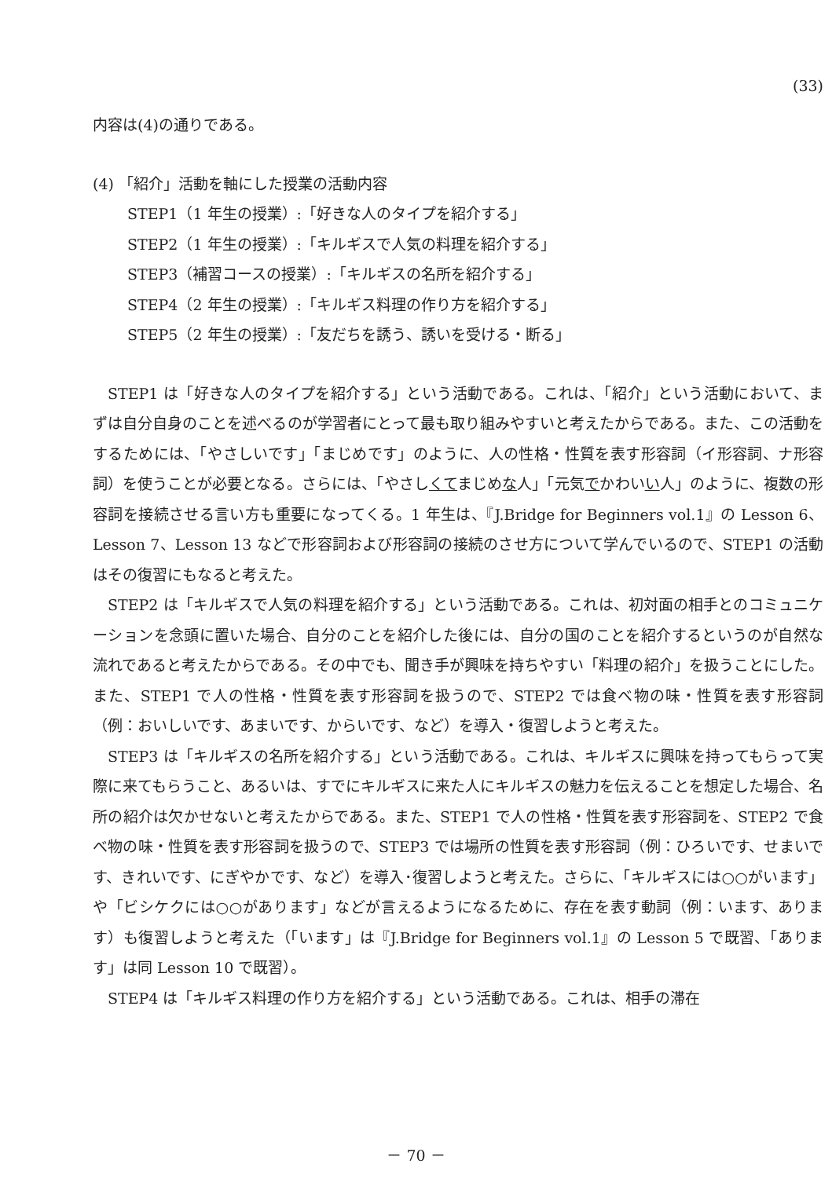(33)
内容は(4)の通りである。
(4) 「紹介」活動を軸にした授業の活動内容
STEP1（1 年生の授業）:「好きな人のタイプを紹介する」
STEP2（1 年生の授業）:「キルギスで人気の料理を紹介する」
STEP3（補習コースの授業）:「キルギスの名所を紹介する」
STEP4（2 年生の授業）:「キルギス料理の作り方を紹介する」
STEP5（2 年生の授業）:「友だちを誘う、誘いを受ける・断る」
STEP1 は「好きな人のタイプを紹介する」という活動である。これは、「紹介」という活動において、まずは自分自身のことを述べるのが学習者にとって最も取り組みやすいと考えたからである。また、この活動をするためには、「やさしいです」「まじめです」のように、人の性格・性質を表す形容詞（イ形容詞、ナ形容詞）を使うことが必要となる。さらには、「やさしくてまじめな人」「元気でかわいい人」のように、複数の形容詞を接続させる言い方も重要になってくる。1 年生は、『J.Bridge for Beginners vol.1』の Lesson 6、Lesson 7、Lesson 13 などで形容詞および形容詞の接続のさせ方について学んでいるので、STEP1 の活動はその復習にもなると考えた。
STEP2 は「キルギスで人気の料理を紹介する」という活動である。これは、初対面の相手とのコミュニケーションを念頭に置いた場合、自分のことを紹介した後には、自分の国のことを紹介するというのが自然な流れであると考えたからである。その中でも、聞き手が興味を持ちやすい「料理の紹介」を扱うことにした。また、STEP1 で人の性格・性質を表す形容詞を扱うので、STEP2 では食べ物の味・性質を表す形容詞（例：おいしいです、あまいです、からいです、など）を導入・復習しようと考えた。
STEP3 は「キルギスの名所を紹介する」という活動である。これは、キルギスに興味を持ってもらって実際に来てもらうこと、あるいは、すでにキルギスに来た人にキルギスの魅力を伝えることを想定した場合、名所の紹介は欠かせないと考えたからである。また、STEP1 で人の性格・性質を表す形容詞を、STEP2 で食べ物の味・性質を表す形容詞を扱うので、STEP3 では場所の性質を表す形容詞（例：ひろいです、せまいです、きれいです、にぎやかです、など）を導入･復習しようと考えた。さらに、「キルギスには○○がいます」や「ビシケクには○○があります」などが言えるようになるために、存在を表す動詞（例：います、あります）も復習しようと考えた（「います」は『J.Bridge for Beginners vol.1』の Lesson 5 で既習、「あります」は同 Lesson 10 で既習）。
STEP4 は「キルギス料理の作り方を紹介する」という活動である。これは、相手の滞在
－ 70 －